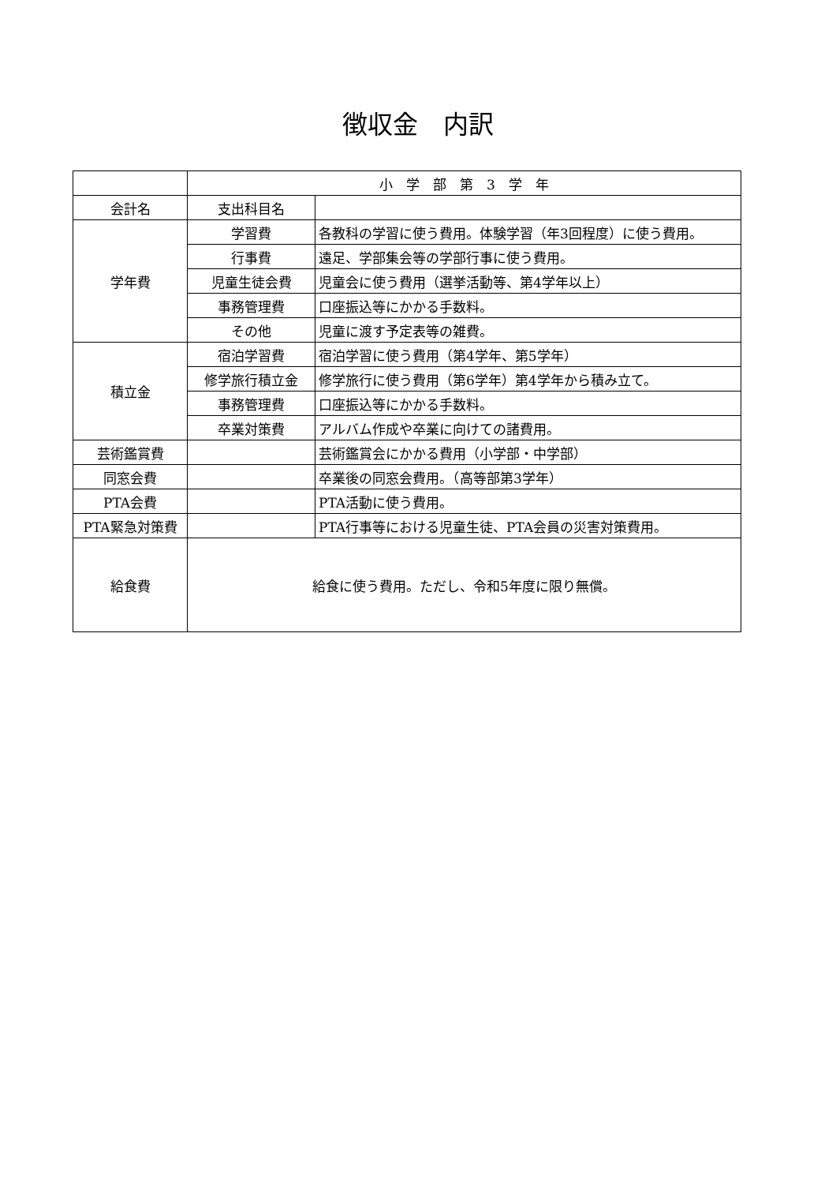徴収金　内訳
| | 小 学 部 第 3 学 年 | |
| 会計名 | 支出科目名 | |
| 学年費 | 学習費 | 各教科の学習に使う費用。体験学習（年3回程度）に使う費用。 |
| | 行事費 | 遠足、学部集会等の学部行事に使う費用。 |
| | 児童生徒会費 | 児童会に使う費用（選挙活動等、第4学年以上） |
| | 事務管理費 | 口座振込等にかかる手数料。 |
| | その他 | 児童に渡す予定表等の雑費。 |
| 積立金 | 宿泊学習費 | 宿泊学習に使う費用（第4学年、第5学年） |
| | 修学旅行積立金 | 修学旅行に使う費用（第6学年）第4学年から積み立て。 |
| | 事務管理費 | 口座振込等にかかる手数料。 |
| | 卒業対策費 | アルバム作成や卒業に向けての諸費用。 |
| 芸術鑑賞費 | | 芸術鑑賞会にかかる費用（小学部・中学部） |
| 同窓会費 | | 卒業後の同窓会費用。（高等部第3学年） |
| PTA会費 | | PTA活動に使う費用。 |
| PTA緊急対策費 | | PTA行事等における児童生徒、PTA会員の災害対策費用。 |
| 給食費 | 給食に使う費用。ただし、令和5年度に限り無償。 | |